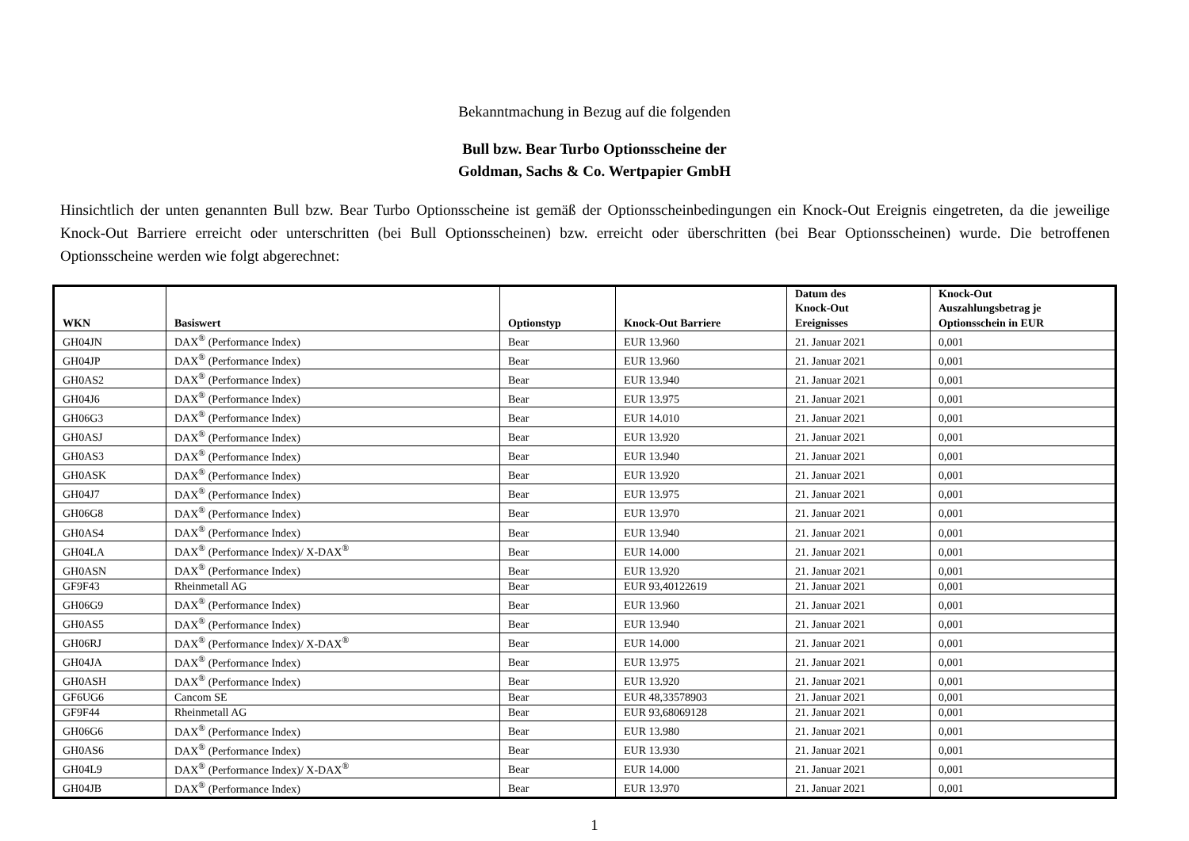Bekanntmachung in Bezug auf die folgenden
Bull bzw. Bear Turbo Optionsscheine der
Goldman, Sachs & Co. Wertpapier GmbH
Hinsichtlich der unten genannten Bull bzw. Bear Turbo Optionsscheine ist gemäß der Optionsscheinbedingungen ein Knock-Out Ereignis eingetreten, da die jeweilige Knock-Out Barriere erreicht oder unterschritten (bei Bull Optionsscheinen) bzw. erreicht oder überschritten (bei Bear Optionsscheinen) wurde. Die betroffenen Optionsscheine werden wie folgt abgerechnet:
| WKN | Basiswert | Optionstyp | Knock-Out Barriere | Datum des Knock-Out Ereignisses | Knock-Out Auszahlungsbetrag je Optionsschein in EUR |
| --- | --- | --- | --- | --- | --- |
| GH04JN | DAX<sup>®</sup> (Performance Index) | Bear | EUR 13.960 | 21. Januar 2021 | 0,001 |
| GH04JP | DAX<sup>®</sup> (Performance Index) | Bear | EUR 13.960 | 21. Januar 2021 | 0,001 |
| GH0AS2 | DAX<sup>®</sup> (Performance Index) | Bear | EUR 13.940 | 21. Januar 2021 | 0,001 |
| GH04J6 | DAX<sup>®</sup> (Performance Index) | Bear | EUR 13.975 | 21. Januar 2021 | 0,001 |
| GH06G3 | DAX<sup>®</sup> (Performance Index) | Bear | EUR 14.010 | 21. Januar 2021 | 0,001 |
| GH0ASJ | DAX<sup>®</sup> (Performance Index) | Bear | EUR 13.920 | 21. Januar 2021 | 0,001 |
| GH0AS3 | DAX<sup>®</sup> (Performance Index) | Bear | EUR 13.940 | 21. Januar 2021 | 0,001 |
| GH0ASK | DAX<sup>®</sup> (Performance Index) | Bear | EUR 13.920 | 21. Januar 2021 | 0,001 |
| GH04J7 | DAX<sup>®</sup> (Performance Index) | Bear | EUR 13.975 | 21. Januar 2021 | 0,001 |
| GH06G8 | DAX<sup>®</sup> (Performance Index) | Bear | EUR 13.970 | 21. Januar 2021 | 0,001 |
| GH0AS4 | DAX<sup>®</sup> (Performance Index) | Bear | EUR 13.940 | 21. Januar 2021 | 0,001 |
| GH04LA | DAX<sup>®</sup> (Performance Index)/ X-DAX<sup>®</sup> | Bear | EUR 14.000 | 21. Januar 2021 | 0,001 |
| GH0ASN | DAX<sup>®</sup> (Performance Index) | Bear | EUR 13.920 | 21. Januar 2021 | 0,001 |
| GF9F43 | Rheinmetall AG | Bear | EUR 93,40122619 | 21. Januar 2021 | 0,001 |
| GH06G9 | DAX<sup>®</sup> (Performance Index) | Bear | EUR 13.960 | 21. Januar 2021 | 0,001 |
| GH0AS5 | DAX<sup>®</sup> (Performance Index) | Bear | EUR 13.940 | 21. Januar 2021 | 0,001 |
| GH06RJ | DAX<sup>®</sup> (Performance Index)/ X-DAX<sup>®</sup> | Bear | EUR 14.000 | 21. Januar 2021 | 0,001 |
| GH04JA | DAX<sup>®</sup> (Performance Index) | Bear | EUR 13.975 | 21. Januar 2021 | 0,001 |
| GH0ASH | DAX<sup>®</sup> (Performance Index) | Bear | EUR 13.920 | 21. Januar 2021 | 0,001 |
| GF6UG6 | Cancom SE | Bear | EUR 48,33578903 | 21. Januar 2021 | 0,001 |
| GF9F44 | Rheinmetall AG | Bear | EUR 93,68069128 | 21. Januar 2021 | 0,001 |
| GH06G6 | DAX<sup>®</sup> (Performance Index) | Bear | EUR 13.980 | 21. Januar 2021 | 0,001 |
| GH0AS6 | DAX<sup>®</sup> (Performance Index) | Bear | EUR 13.930 | 21. Januar 2021 | 0,001 |
| GH04L9 | DAX<sup>®</sup> (Performance Index)/ X-DAX<sup>®</sup> | Bear | EUR 14.000 | 21. Januar 2021 | 0,001 |
| GH04JB | DAX<sup>®</sup> (Performance Index) | Bear | EUR 13.970 | 21. Januar 2021 | 0,001 |
1